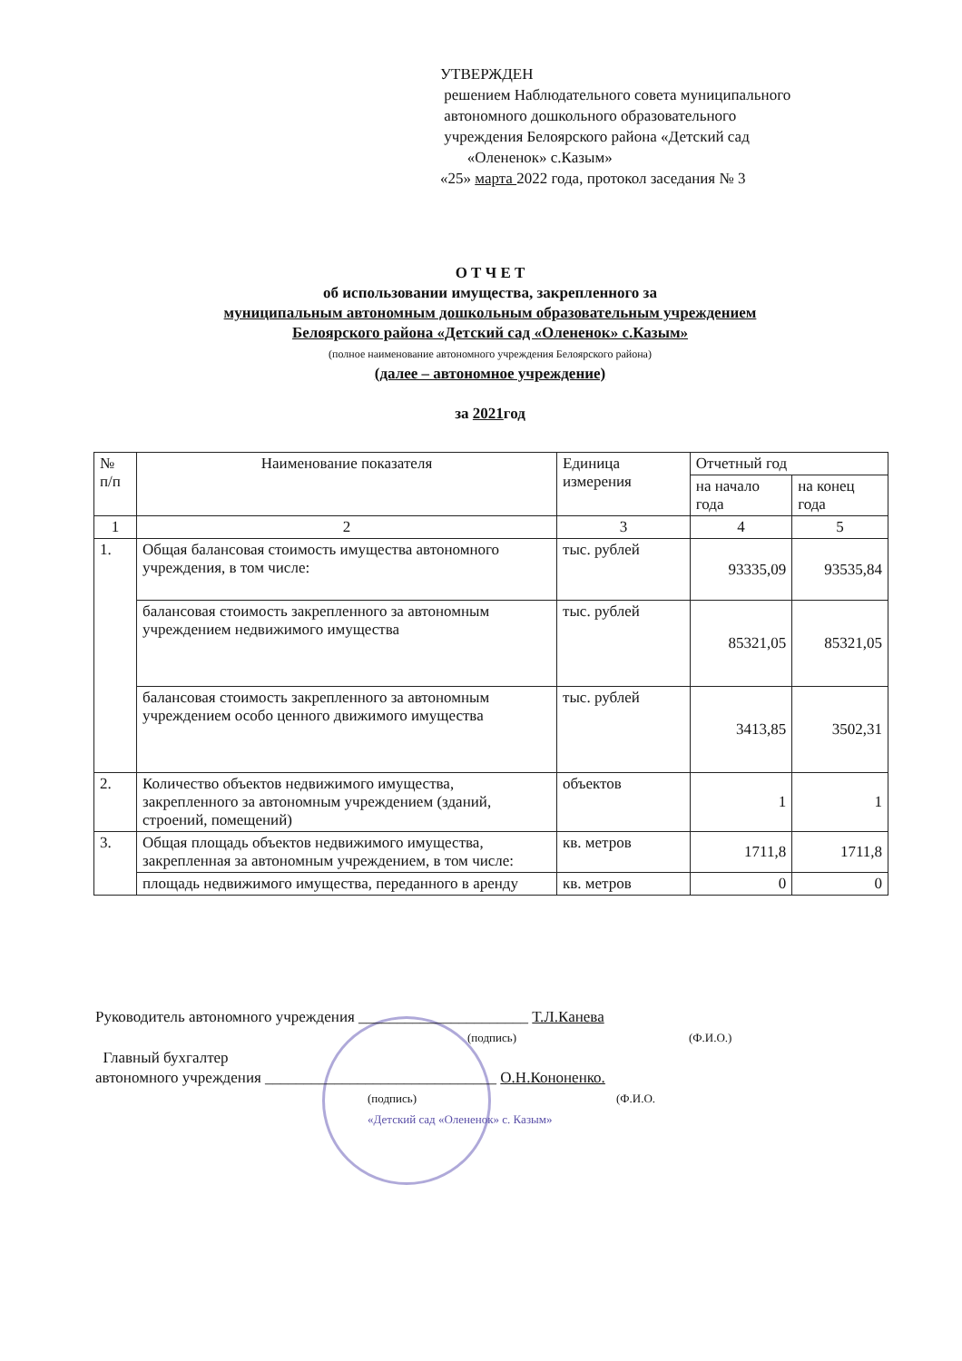УТВЕРЖДЕН
решением Наблюдательного совета муниципального
автономного дошкольного образовательного
учреждения Белоярского района «Детский сад
«Олененок» с.Казым»
«25» марта 2022 года, протокол заседания № 3
О Т Ч Е Т
об использовании имущества, закрепленного за
муниципальным автономным дошкольным образовательным учреждением
Белоярского района «Детский сад «Олененок» с.Казым»
(полное наименование автономного учреждения Белоярского района)
(далее – автономное учреждение)
за 2021год
| № п/п | Наименование показателя | Единица измерения | Отчетный год | |
| --- | --- | --- | --- | --- |
| | | | на начало года | на конец года |
| 1 | 2 | 3 | 4 | 5 |
| 1. | Общая балансовая стоимость имущества автономного учреждения, в том числе: | тыс. рублей | 93335,09 | 93535,84 |
| | балансовая стоимость закрепленного за автономным учреждением недвижимого имущества | тыс. рублей | 85321,05 | 85321,05 |
| | балансовая стоимость закрепленного за автономным учреждением особо ценного движимого имущества | тыс. рублей | 3413,85 | 3502,31 |
| 2. | Количество объектов недвижимого имущества, закрепленного за автономным учреждением (зданий, строений, помещений) | объектов | 1 | 1 |
| 3. | Общая площадь объектов недвижимого имущества, закрепленная за автономным учреждением, в том числе: | кв. метров | 1711,8 | 1711,8 |
| | площадь недвижимого имущества, переданного в аренду | кв. метров | 0 | 0 |
Руководитель автономного учреждения ______________________ Т.Л.Канева
(подпись) (Ф.И.О.)
Главный бухгалтер
автономного учреждения ______________________________ О.Н.Кононенко.
(подпись) (Ф.И.О.
«Детский сад «Олененок» с. Казым»